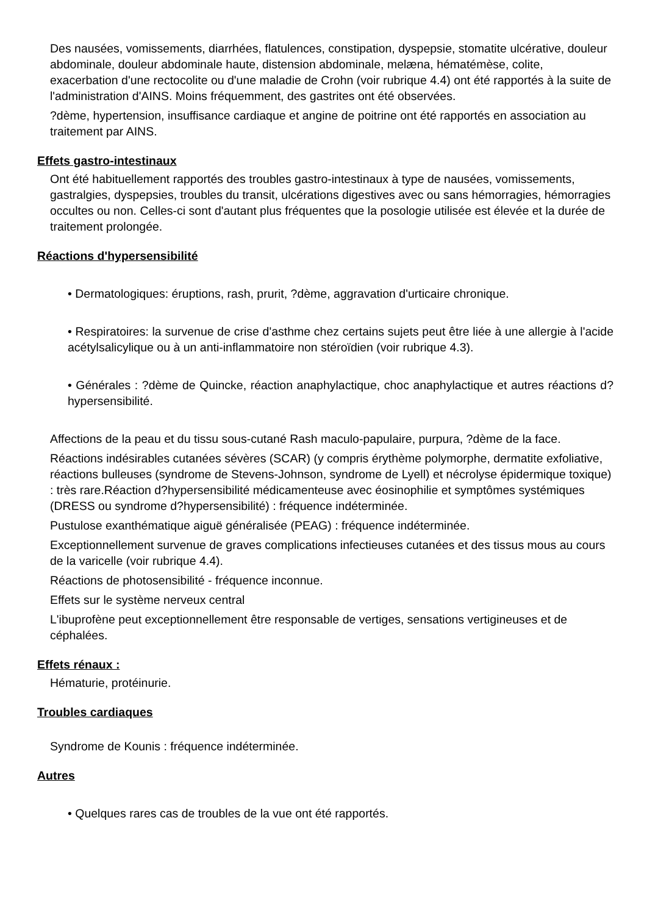Des nausées, vomissements, diarrhées, flatulences, constipation, dyspepsie, stomatite ulcérative, douleur abdominale, douleur abdominale haute, distension abdominale, melæna, hématémèse, colite, exacerbation d'une rectocolite ou d'une maladie de Crohn (voir rubrique 4.4) ont été rapportés à la suite de l'administration d'AINS. Moins fréquemment, des gastrites ont été observées.
?dème, hypertension, insuffisance cardiaque et angine de poitrine ont été rapportés en association au traitement par AINS.
Effets gastro-intestinaux
Ont été habituellement rapportés des troubles gastro-intestinaux à type de nausées, vomissements, gastralgies, dyspepsies, troubles du transit, ulcérations digestives avec ou sans hémorragies, hémorragies occultes ou non. Celles-ci sont d'autant plus fréquentes que la posologie utilisée est élevée et la durée de traitement prolongée.
Réactions d'hypersensibilité
• Dermatologiques: éruptions, rash, prurit, ?dème, aggravation d'urticaire chronique.
• Respiratoires: la survenue de crise d'asthme chez certains sujets peut être liée à une allergie à l'acide acétylsalicylique ou à un anti-inflammatoire non stéroïdien (voir rubrique 4.3).
• Générales : ?dème de Quincke, réaction anaphylactique, choc anaphylactique et autres réactions d?hypersensibilité.
Affections de la peau et du tissu sous-cutané Rash maculo-papulaire, purpura, ?dème de la face.
Réactions indésirables cutanées sévères (SCAR) (y compris érythème polymorphe, dermatite exfoliative, réactions bulleuses (syndrome de Stevens-Johnson, syndrome de Lyell) et nécrolyse épidermique toxique) : très rare.Réaction d?hypersensibilité médicamenteuse avec éosinophilie et symptômes systémiques (DRESS ou syndrome d?hypersensibilité) : fréquence indéterminée.
Pustulose exanthématique aiguë généralisée (PEAG) : fréquence indéterminée.
Exceptionnellement survenue de graves complications infectieuses cutanées et des tissus mous au cours de la varicelle (voir rubrique 4.4).
Réactions de photosensibilité - fréquence inconnue.
Effets sur le système nerveux central
L'ibuprofène peut exceptionnellement être responsable de vertiges, sensations vertigineuses et de céphalées.
Effets rénaux :
Hématurie, protéinurie.
Troubles cardiaques
Syndrome de Kounis : fréquence indéterminée.
Autres
• Quelques rares cas de troubles de la vue ont été rapportés.